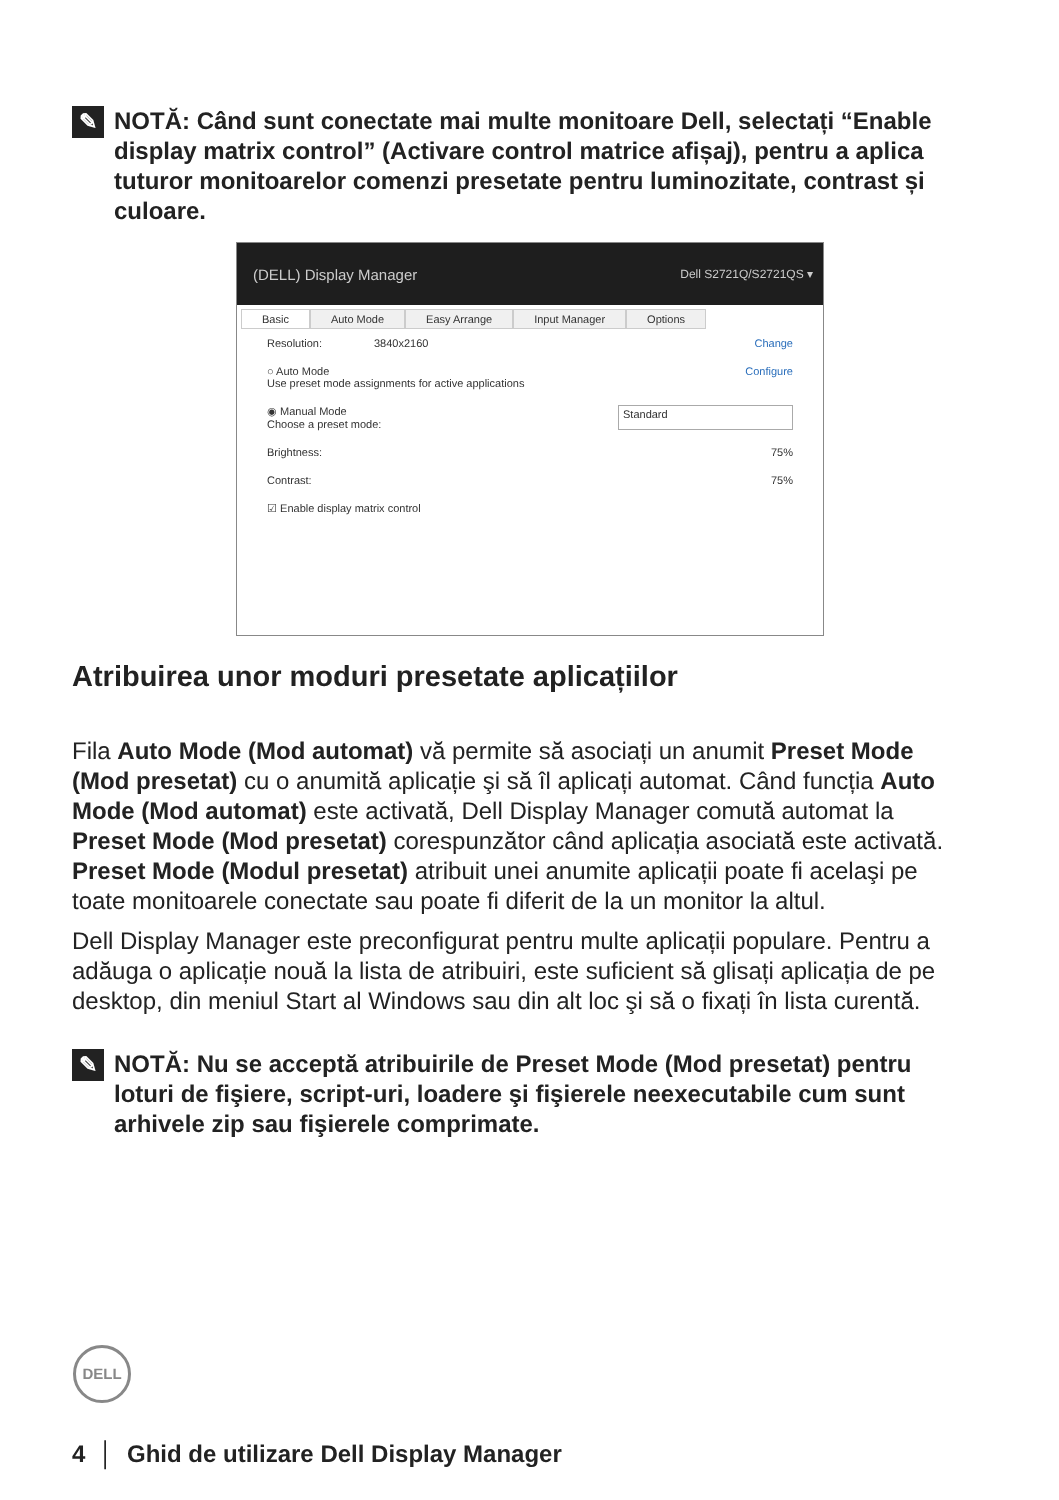✎
NOTĂ: Când sunt conectate mai multe monitoare Dell, selectați “Enable display matrix control” (Activare control matrice afișaj), pentru a aplica tuturor monitoarelor comenzi presetate pentru luminozitate, contrast și culoare.
(DELL) Display Manager Dell S2721Q/S2721QS ▾
Basic Auto Mode Easy Arrange Input Manager Options
Resolution: 3840x2160 Change
○ Auto Mode
Use preset mode assignments for active applications Configure
◉ Manual Mode
Choose a preset mode: Standard
Brightness: 75%
Contrast: 75%
☑ Enable display matrix control
Atribuirea unor moduri presetate aplicațiilor
Fila Auto Mode (Mod automat) vă permite să asociați un anumit Preset Mode (Mod presetat) cu o anumită aplicație şi să îl aplicați automat. Când funcția Auto Mode (Mod automat) este activată, Dell Display Manager comută automat la Preset Mode (Mod presetat) corespunzător când aplicația asociată este activată. Preset Mode (Modul presetat) atribuit unei anumite aplicații poate fi acelaşi pe toate monitoarele conectate sau poate fi diferit de la un monitor la altul.
Dell Display Manager este preconfigurat pentru multe aplicații populare. Pentru a adăuga o aplicație nouă la lista de atribuiri, este suficient să glisați aplicația de pe desktop, din meniul Start al Windows sau din alt loc şi să o fixați în lista curentă.
✎
NOTĂ: Nu se acceptă atribuirile de Preset Mode (Mod presetat) pentru loturi de fişiere, script-uri, loadere şi fişierele neexecutabile cum sunt arhivele zip sau fişierele comprimate.
DELL
4 │ Ghid de utilizare Dell Display Manager